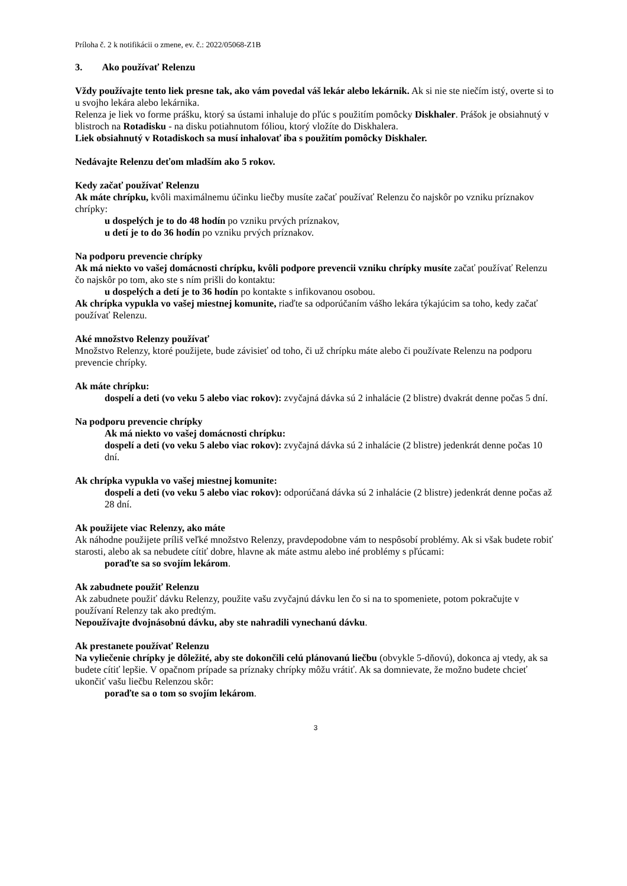Príloha č. 2 k notifikácii o zmene, ev. č.: 2022/05068-Z1B
3. Ako používať Relenzu
Vždy používajte tento liek presne tak, ako vám povedal váš lekár alebo lekárnik. Ak si nie ste niečím istý, overte si to u svojho lekára alebo lekárnika.
Relenza je liek vo forme prášku, ktorý sa ústami inhaluje do pľúc s použitím pomôcky Diskhaler. Prášok je obsiahnutý v blistroch na Rotadisku - na disku potiahnutom fóliou, ktorý vložíte do Diskhalera.
Liek obsiahnutý v Rotadiskoch sa musí inhalovať iba s použitím pomôcky Diskhaler.
Nedávajte Relenzu deťom mladším ako 5 rokov.
Kedy začať používať Relenzu
Ak máte chrípku, kvôli maximálnemu účinku liečby musíte začať používať Relenzu čo najskôr po vzniku príznakov chrípky:
u dospelých je to do 48 hodín po vzniku prvých príznakov,
u detí je to do 36 hodín po vzniku prvých príznakov.
Na podporu prevencie chrípky
Ak má niekto vo vašej domácnosti chrípku, kvôli podpore prevencii vzniku chrípky musíte začať používať Relenzu čo najskôr po tom, ako ste s ním prišli do kontaktu:
u dospelých a detí je to 36 hodín po kontakte s infikovanou osobou.
Ak chrípka vypukla vo vašej miestnej komunite, riaďte sa odporúčaním vášho lekára týkajúcim sa toho, kedy začať používať Relenzu.
Aké množstvo Relenzy používať
Množstvo Relenzy, ktoré použijete, bude závisieť od toho, či už chrípku máte alebo či používate Relenzu na podporu prevencie chrípky.
Ak máte chrípku:
dospelí a deti (vo veku 5 alebo viac rokov): zvyčajná dávka sú 2 inhalácie (2 blistre) dvakrát denne počas 5 dní.
Na podporu prevencie chrípky
Ak má niekto vo vašej domácnosti chrípku:
dospelí a deti (vo veku 5 alebo viac rokov): zvyčajná dávka sú 2 inhalácie (2 blistre) jedenkrát denne počas 10 dní.
Ak chrípka vypukla vo vašej miestnej komunite:
dospelí a deti (vo veku 5 alebo viac rokov): odporúčaná dávka sú 2 inhalácie (2 blistre) jedenkrát denne počas až 28 dní.
Ak použijete viac Relenzy, ako máte
Ak náhodne použijete príliš veľké množstvo Relenzy, pravdepodobne vám to nespôsobí problémy. Ak si však budete robiť starosti, alebo ak sa nebudete cítiť dobre, hlavne ak máte astmu alebo iné problémy s pľúcami:
poraďte sa so svojím lekárom.
Ak zabudnete použiť Relenzu
Ak zabudnete použiť dávku Relenzy, použite vašu zvyčajnú dávku len čo si na to spomeniete, potom pokračujte v používaní Relenzy tak ako predtým.
Nepoužívajte dvojnásobnú dávku, aby ste nahradili vynechanú dávku.
Ak prestanete používať Relenzu
Na vyliečenie chrípky je dôležité, aby ste dokončili celú plánovanú liečbu (obvykle 5-dňovú), dokonca aj vtedy, ak sa budete cítiť lepšie. V opačnom prípade sa príznaky chrípky môžu vrátiť. Ak sa domnievate, že možno budete chcieť ukončiť vašu liečbu Relenzou skôr:
poraďte sa o tom so svojím lekárom.
3